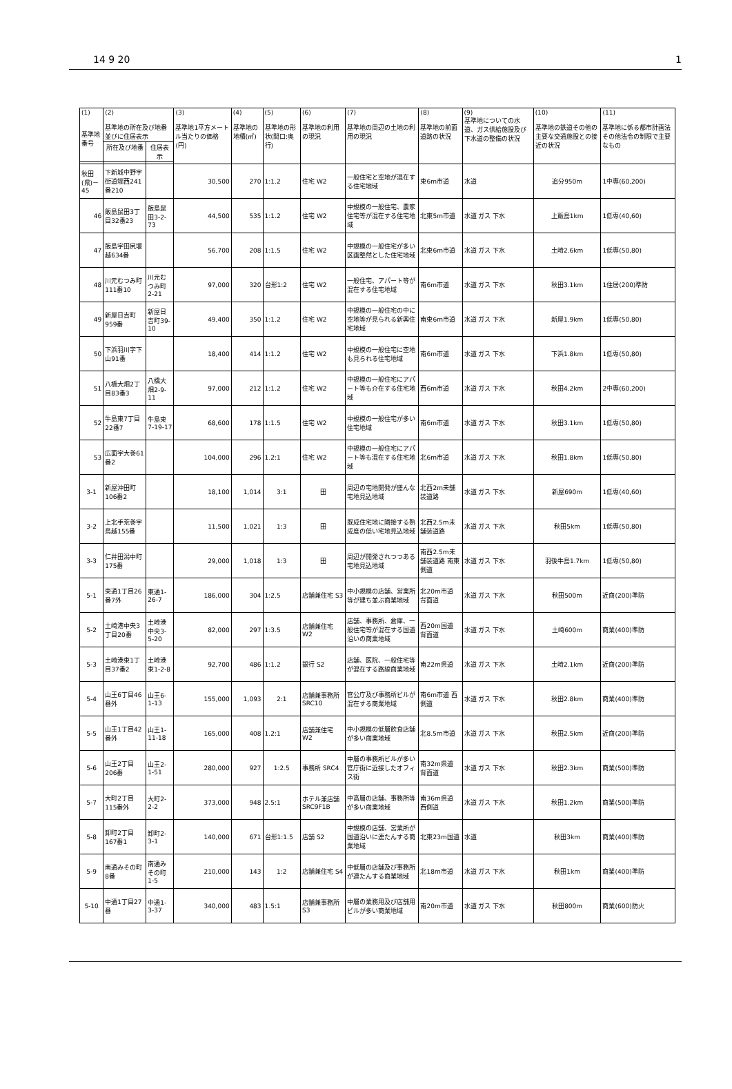14 9 20 1
| (1) 基準地番号 | (2) 基準地の所在及び地番並びに住居表示 | | (3) 基準地1平方メートル当たりの価格(円) | (4) 基準地の地積(㎡) | (5) 基準地の形状(間口:奥行) | (6) 基準地の利用の現況 | (7) 基準地の周辺の土地の利用の現況 | (8) 基準地の前面道路の状況 | (9) 基準地についての水道、ガス供給施設及び下水道の整備の状況 | (10) 基準地の鉄道その他の主要な交通施設との接近の状況 | (11) 基準地に係る都市計画法その他法令の制限で主要なもの |
| --- | --- | --- | --- | --- | --- | --- | --- | --- | --- | --- | --- |
| | 所在及び地番 | 住居表示 | | | | | | | | | |
| 秋田(県)－45 | 下新城中野字街道端西241番210 | | 30,500 | 270 | 1:1.2 | 住宅 W2 | 一般住宅と空地が混在する住宅地域 | 東6m市道 | 水道 | 追分950m | 1中専(60,200) |
| 46 | 飯島鼠田3丁目32番23 | 飯島鼠田3-2-73 | 44,500 | 535 | 1:1.2 | 住宅 W2 | 中規模の一般住宅、農家住宅等が混在する住宅地域 | 北東5m市道 | 水道 ガス 下水 | 上飯島1km | 1低専(40,60) |
| 47 | 飯島字田尻堰越634番 | | 56,700 | 208 | 1:1.5 | 住宅 W2 | 中規模の一般住宅が多い区画整然とした住宅地域 | 北東6m市道 | 水道 ガス 下水 | 土崎2.6km | 1低専(50,80) |
| 48 | 川元むつみ町111番10 | 川元むつみ町2-21 | 97,000 | 320 | 台形1:2 | 住宅 W2 | 一般住宅、アパート等が混在する住宅地域 | 南6m市道 | 水道 ガス 下水 | 秋田3.1km | 1住居(200)準防 |
| 49 | 新屋日吉町959番 | 新屋日吉町39-10 | 49,400 | 350 | 1:1.2 | 住宅 W2 | 中規模の一般住宅の中に空地等が見られる新興住宅地域 | 南東6m市道 | 水道 ガス 下水 | 新屋1.9km | 1低専(50,80) |
| 50 | 下浜羽川字下山91番 | | 18,400 | 414 | 1:1.2 | 住宅 W2 | 中規模の一般住宅に空地も見られる住宅地域 | 南6m市道 | 水道 ガス 下水 | 下浜1.8km | 1低専(50,80) |
| 51 | 八橋大畑2丁目83番3 | 八橋大畑2-9-11 | 97,000 | 212 | 1:1.2 | 住宅 W2 | 中規模の一般住宅にアパート等も介在する住宅地域 | 西6m市道 | 水道 ガス 下水 | 秋田4.2km | 2中専(60,200) |
| 52 | 牛島東7丁目22番7 | 牛島東7-19-17 | 68,600 | 178 | 1:1.5 | 住宅 W2 | 中規模の一般住宅が多い住宅地域 | 南6m市道 | 水道 ガス 下水 | 秋田3.1km | 1低専(50,80) |
| 53 | 広面字大巻61番2 | | 104,000 | 296 | 1.2:1 | 住宅 W2 | 中規模の一般住宅にアパート等も混在する住宅地域 | 北6m市道 | 水道 ガス 下水 | 秋田1.8km | 1低専(50,80) |
| 3-1 | 新屋沖田町106番2 | | 18,100 | 1,014 | 3:1 | 田 | 周辺の宅地開発が盛んな宅地見込地域 | 北西2m未舗装道路 | 水道 ガス 下水 | 新屋690m | 1低専(40,60) |
| 3-2 | 上北手荒巻字鳥越155番 | | 11,500 | 1,021 | 1:3 | 田 | 既成住宅地に隣接する熟成度の低い宅地見込地域 | 北西2.5m未舗装道路 | 水道 ガス 下水 | 秋田5km | 1低専(50,80) |
| 3-3 | 仁井田潟中町175番 | | 29,000 | 1,018 | 1:3 | 田 | 周辺が開発されつつある宅地見込地域 | 南西2.5m未舗装道路 南東側道 | 水道 ガス 下水 | 羽後牛島1.7km | 1低専(50,80) |
| 5-1 | 東通1丁目26番7外 | 東通1-26-7 | 186,000 | 304 | 1:2.5 | 店舗兼住宅 S3 | 中小規模の店舗、営業所等が建ち並ぶ商業地域 | 北20m市道 背面道 | 水道 ガス 下水 | 秋田500m | 近商(200)準防 |
| 5-2 | 土崎港中央3丁目20番 | 土崎港中央3-5-20 | 82,000 | 297 | 1:3.5 | 店舗兼住宅 W2 | 店舗、事務所、倉庫、一般住宅等が混在する国道沿いの商業地域 | 西20m国道 背面道 | 水道 ガス 下水 | 土崎600m | 商業(400)準防 |
| 5-3 | 土崎港東1丁目37番2 | 土崎港東1-2-8 | 92,700 | 486 | 1:1.2 | 銀行 S2 | 店舗、医院、一般住宅等が混在する路線商業地域 | 南22m県道 | 水道 ガス 下水 | 土崎2.1km | 近商(200)準防 |
| 5-4 | 山王6丁目46番外 | 山王6-1-13 | 155,000 | 1,093 | 2:1 | 店舗兼事務所 SRC10 | 官公庁及び事務所ビルが混在する商業地域 | 南6m市道 西側道 | 水道 ガス 下水 | 秋田2.8km | 商業(400)準防 |
| 5-5 | 山王1丁目42番外 | 山王1-11-18 | 165,000 | 408 | 1.2:1 | 店舗兼住宅 W2 | 中小規模の低層飲食店舗が多い商業地域 | 北8.5m市道 | 水道 ガス 下水 | 秋田2.5km | 近商(200)準防 |
| 5-6 | 山王2丁目206番 | 山王2-1-51 | 280,000 | 927 | 1:2.5 | 事務所 SRC4 | 中層の事務所ビルが多い官庁街に近接したオフィス街 | 南32m県道 背面道 | 水道 ガス 下水 | 秋田2.3km | 商業(500)準防 |
| 5-7 | 大町2丁目115番外 | 大町2-2-2 | 373,000 | 948 | 2.5:1 | ホテル兼店舗 SRC9F1B | 中高層の店舗、事務所等が多い商業地域 | 南36m県道 西側道 | 水道 ガス 下水 | 秋田1.2km | 商業(500)準防 |
| 5-8 | 卸町2丁目167番1 | 卸町2-3-1 | 140,000 | 671 | 台形1:1.5 | 店舗 S2 | 中規模の店舗、営業所が国道沿いに連たんする商業地域 | 北東23m国道 | 水道 | 秋田3km | 商業(400)準防 |
| 5-9 | 南通みその町8番 | 南通みその町1-5 | 210,000 | 143 | 1:2 | 店舗兼住宅 S4 | 中低層の店舗及び事務所が連たんする商業地域 | 北18m市道 | 水道 ガス 下水 | 秋田1km | 商業(400)準防 |
| 5-10 | 中通1丁目27番 | 中通1-3-37 | 340,000 | 483 | 1.5:1 | 店舗兼事務所 S3 | 中層の業務用及び店舗用ビルが多い商業地域 | 南20m市道 | 水道 ガス 下水 | 秋田800m | 商業(600)防火 |